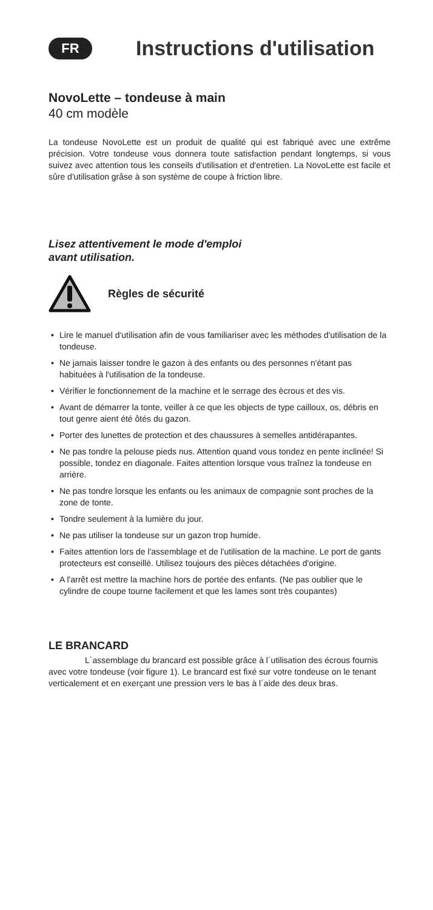FR
Instructions d'utilisation
NovoLette – tondeuse à main
40 cm modèle
La tondeuse NovoLette est un produit de qualité qui est fabriqué avec une extrême précision. Votre tondeuse vous donnera toute satisfaction pendant longtemps, si vous suivez avec attention tous les conseils d'utilisation et d'entretien. La NovoLette est facile et sûre d'utilisation grâse à son système de coupe à friction libre.
Lisez attentivement le mode d'emploi
avant utilisation.
Règles de sécurité
• Lire le manuel d'utilisation afin de vous familiariser avec les méthodes d'utilisation de la tondeuse.
• Ne jamais laisser tondre le gazon à des enfants ou des personnes n'étant pas habituées à l'utilisation de la tondeuse.
• Vérifier le fonctionnement de la machine et le serrage des ècrous et des vis.
• Avant de démarrer la tonte, veiller à ce que les objects de type cailloux, os, débris en tout genre aient été ôtés du gazon.
• Porter des lunettes de protection et des chaussures à semelles antidérapantes.
• Ne pas tondre la pelouse pieds nus. Attention quand vous tondez en pente inclinée! Si possible, tondez en diagonale. Faites attention lorsque vous traînez la tondeuse en arrière.
• Ne pas tondre lorsque les enfants ou les animaux de compagnie sont proches de la zone de tonte.
• Tondre seulement à la lumière du jour.
• Ne pas utiliser la tondeuse sur un gazon trop humide.
• Faites attention lors de l'assemblage et de l'utilisation de la machine. Le port de gants protecteurs est conseillé. Utilisez toujours des pièces détachées d'origine.
• A l'arrêt est mettre la machine hors de portée des enfants. (Ne pas oublier que le cylindre de coupe tourne facilement et que les lames sont très coupantes)
LE BRANCARD
L´assemblage du brancard est possible grâce à l´utilisation des écrous fournis avec votre tondeuse (voir figure 1). Le brancard est fixé sur votre tondeuse on le tenant verticalement et en exerçant une pression vers le bas à l´aide des deux bras.